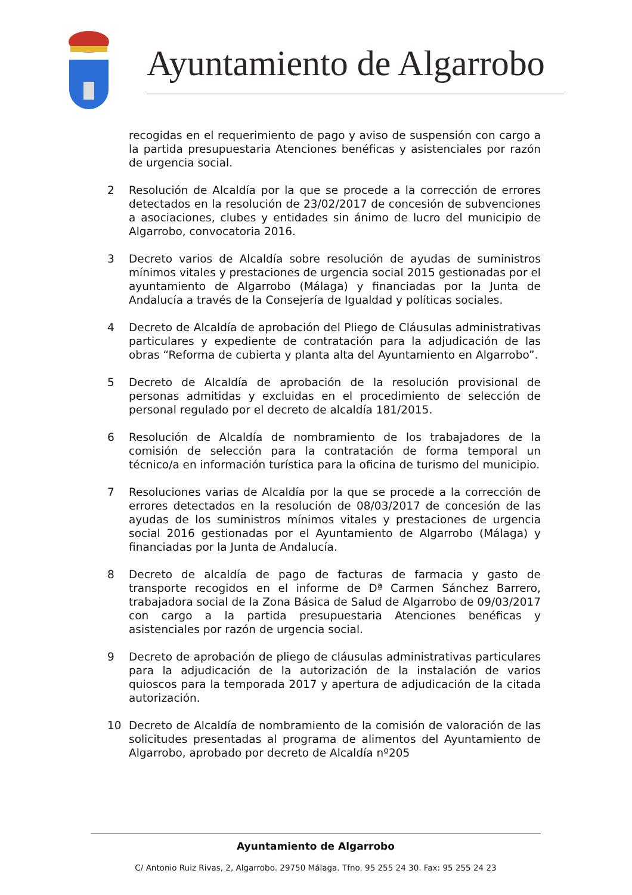Ayuntamiento de Algarrobo
recogidas en el requerimiento de pago y aviso de suspensión con cargo a la partida presupuestaria Atenciones benéficas y asistenciales por razón de urgencia social.
2 Resolución de Alcaldía por la que se procede a la corrección de errores detectados en la resolución de 23/02/2017 de concesión de subvenciones a asociaciones, clubes y entidades sin ánimo de lucro del municipio de Algarrobo, convocatoria 2016.
3 Decreto varios de Alcaldía sobre resolución de ayudas de suministros mínimos vitales y prestaciones de urgencia social 2015 gestionadas por el ayuntamiento de Algarrobo (Málaga) y financiadas por la Junta de Andalucía a través de la Consejería de Igualdad y políticas sociales.
4 Decreto de Alcaldía de aprobación del Pliego de Cláusulas administrativas particulares y expediente de contratación para la adjudicación de las obras “Reforma de cubierta y planta alta del Ayuntamiento en Algarrobo”.
5 Decreto de Alcaldía de aprobación de la resolución provisional de personas admitidas y excluidas en el procedimiento de selección de personal regulado por el decreto de alcaldía 181/2015.
6 Resolución de Alcaldía de nombramiento de los trabajadores de la comisión de selección para la contratación de forma temporal un técnico/a en información turística para la oficina de turismo del municipio.
7 Resoluciones varias de Alcaldía por la que se procede a la corrección de errores detectados en la resolución de 08/03/2017 de concesión de las ayudas de los suministros mínimos vitales y prestaciones de urgencia social 2016 gestionadas por el Ayuntamiento de Algarrobo (Málaga) y financiadas por la Junta de Andalucía.
8 Decreto de alcaldía de pago de facturas de farmacia y gasto de transporte recogidos en el informe de Dª Carmen Sánchez Barrero, trabajadora social de la Zona Básica de Salud de Algarrobo de 09/03/2017 con cargo a la partida presupuestaria Atenciones benéficas y asistenciales por razón de urgencia social.
9 Decreto de aprobación de pliego de cláusulas administrativas particulares para la adjudicación de la autorización de la instalación de varios quioscos para la temporada 2017 y apertura de adjudicación de la citada autorización.
10 Decreto de Alcaldía de nombramiento de la comisión de valoración de las solicitudes presentadas al programa de alimentos del Ayuntamiento de Algarrobo, aprobado por decreto de Alcaldía nº205
Ayuntamiento de Algarrobo
C/ Antonio Ruiz Rivas, 2, Algarrobo. 29750 Málaga. Tfno. 95 255 24 30. Fax: 95 255 24 23